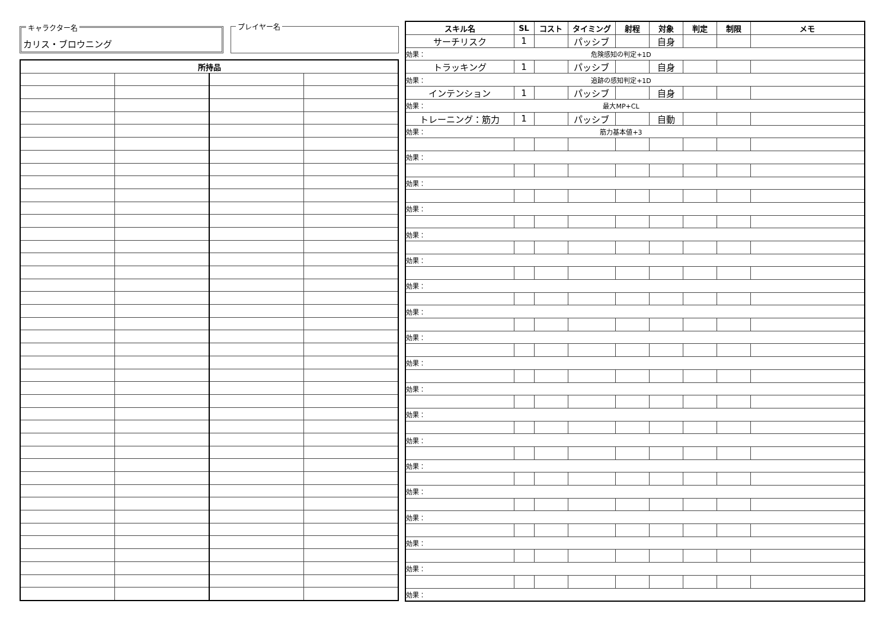キャラクター名
カリス・ブロウニング
プレイヤー名
| 所持品 | | | |
| --- | --- | --- | --- |
| スキル名 | SL | コスト | タイミング | 射程 | 対象 | 判定 | 制限 | メモ |
| --- | --- | --- | --- | --- | --- | --- | --- | --- |
| サーチリスク | 1 | | パッシブ | | 自身 | | | |
| 効果： 危険感知の判定+1D | | | | | | | | |
| トラッキング | 1 | | パッシブ | | 自身 | | | |
| 効果： 追跡の感知判定+1D | | | | | | | | |
| インテンション | 1 | | パッシブ | | 自身 | | | |
| 効果： 最大MP+CL | | | | | | | | |
| トレーニング：筋力 | 1 | | パッシブ | | 自動 | | | |
| 効果： 筋力基本値+3 | | | | | | | | |
| 効果： | | | | | | | | |
| 効果： | | | | | | | | |
| 効果： | | | | | | | | |
| 効果： | | | | | | | | |
| 効果： | | | | | | | | |
| 効果： | | | | | | | | |
| 効果： | | | | | | | | |
| 効果： | | | | | | | | |
| 効果： | | | | | | | | |
| 効果： | | | | | | | | |
| 効果： | | | | | | | | |
| 効果： | | | | | | | | |
| 効果： | | | | | | | | |
| 効果： | | | | | | | | |
| 効果： | | | | | | | | |
| 効果： | | | | | | | | |
| 効果： | | | | | | | | |
| 効果： | | | | | | | | |